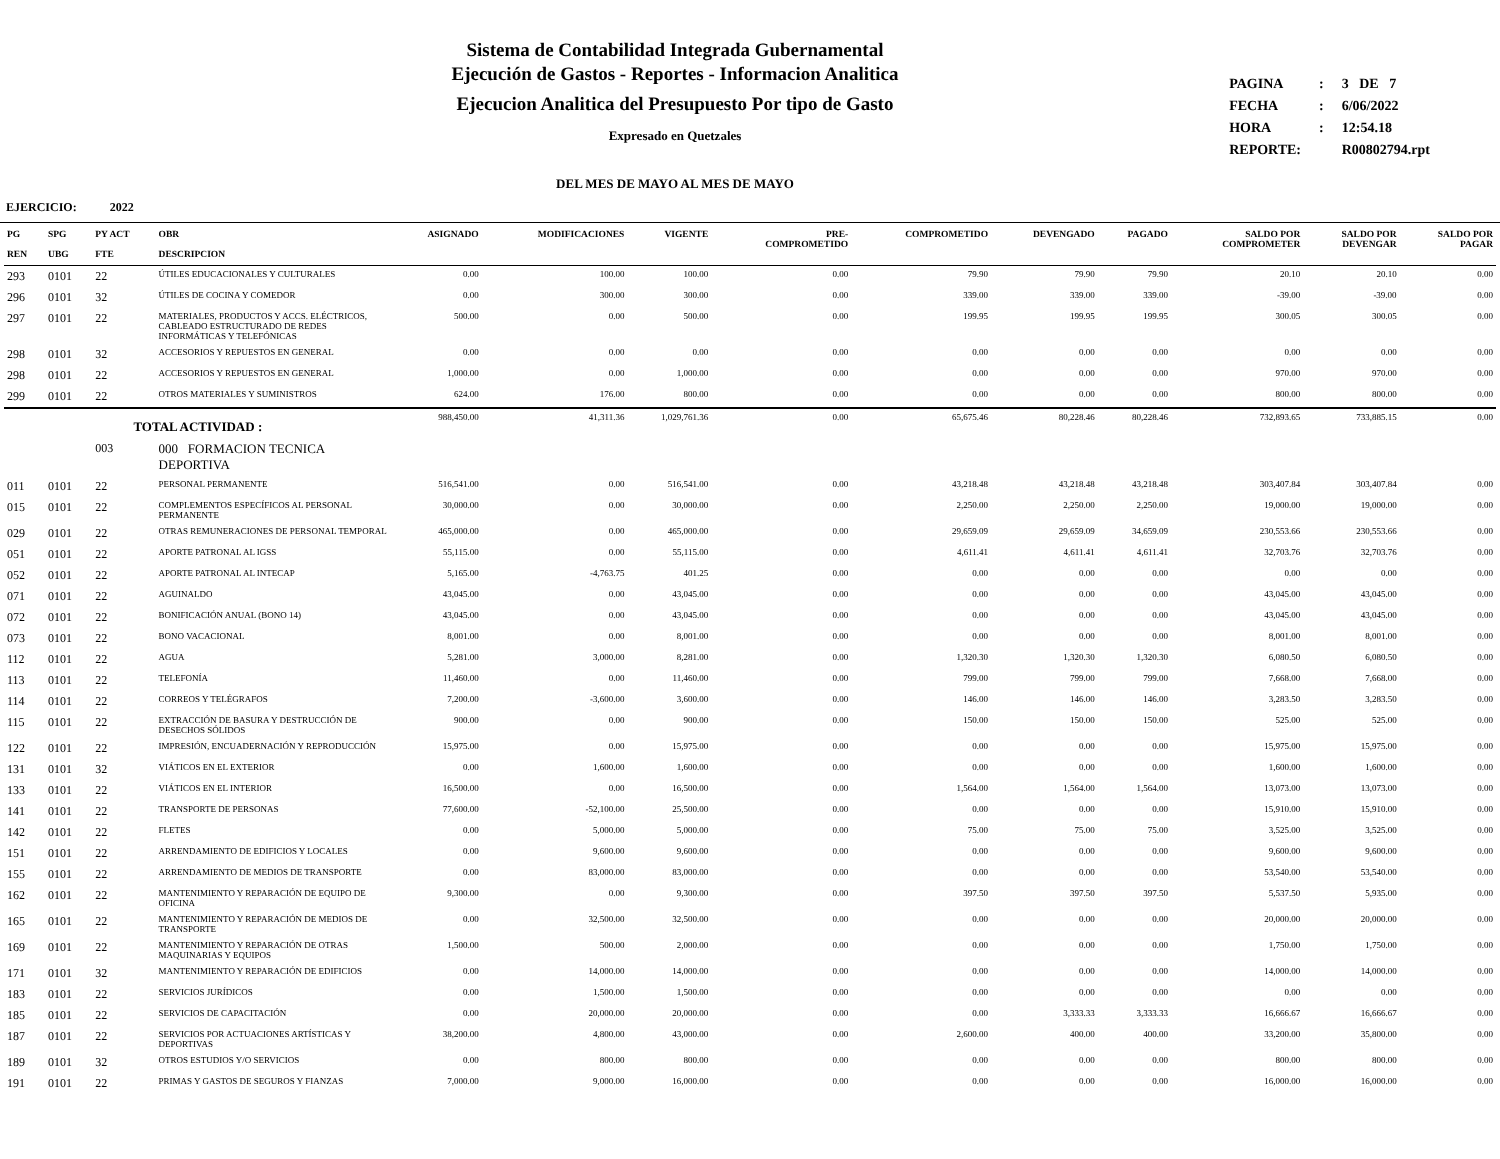Sistema de Contabilidad Integrada Gubernamental
Ejecución de Gastos - Reportes - Informacion Analitica
Ejecucion Analitica del Presupuesto Por tipo de Gasto
Expresado en Quetzales
DEL MES DE MAYO AL MES DE MAYO
| PAGINA | : | 3 DE 7 |
| FECHA | : | 6/06/2022 |
| HORA | : | 12:54.18 |
| REPORTE: | | R00802794.rpt |
EJERCICIO: 2022
| PG REN | SPG UBG | PY ACT FTE | OBR DESCRIPCION | ASIGNADO | MODIFICACIONES | VIGENTE | PRE- COMPROMETIDO | COMPROMETIDO | DEVENGADO | PAGADO | SALDO POR COMPROMETER | SALDO POR DEVENGAR | SALDO POR PAGAR |
| --- | --- | --- | --- | --- | --- | --- | --- | --- | --- | --- | --- | --- | --- |
| 293 | 0101 | 22 | ÚTILES EDUCACIONALES Y CULTURALES | 0.00 | 100.00 | 100.00 | 0.00 | 79.90 | 79.90 | 79.90 | 20.10 | 20.10 | 0.00 |
| 296 | 0101 | 32 | ÚTILES DE COCINA Y COMEDOR | 0.00 | 300.00 | 300.00 | 0.00 | 339.00 | 339.00 | 339.00 | -39.00 | -39.00 | 0.00 |
| 297 | 0101 | 22 | MATERIALES, PRODUCTOS Y ACCS. ELÉCTRICOS, CABLEADO ESTRUCTURADO DE REDES INFORMÁTICAS Y TELEFÓNICAS | 500.00 | 0.00 | 500.00 | 0.00 | 199.95 | 199.95 | 199.95 | 300.05 | 300.05 | 0.00 |
| 298 | 0101 | 32 | ACCESORIOS Y REPUESTOS EN GENERAL | 0.00 | 0.00 | 0.00 | 0.00 | 0.00 | 0.00 | 0.00 | 0.00 | 0.00 | 0.00 |
| 298 | 0101 | 22 | ACCESORIOS Y REPUESTOS EN GENERAL | 1,000.00 | 0.00 | 1,000.00 | 0.00 | 0.00 | 0.00 | 0.00 | 970.00 | 970.00 | 0.00 |
| 299 | 0101 | 22 | OTROS MATERIALES Y SUMINISTROS | 624.00 | 176.00 | 800.00 | 0.00 | 0.00 | 0.00 | 0.00 | 800.00 | 800.00 | 0.00 |
| TOTAL ACTIVIDAD : | | | | 988,450.00 | 41,311.36 | 1,029,761.36 | 0.00 | 65,675.46 | 80,228.46 | 80,228.46 | 732,893.65 | 733,885.15 | 0.00 |
| | | 003 | 000 FORMACION TECNICA DEPORTIVA | | | | | | | | | | |
| 011 | 0101 | 22 | PERSONAL PERMANENTE | 516,541.00 | 0.00 | 516,541.00 | 0.00 | 43,218.48 | 43,218.48 | 43,218.48 | 303,407.84 | 303,407.84 | 0.00 |
| 015 | 0101 | 22 | COMPLEMENTOS ESPECÍFICOS AL PERSONAL PERMANENTE | 30,000.00 | 0.00 | 30,000.00 | 0.00 | 2,250.00 | 2,250.00 | 2,250.00 | 19,000.00 | 19,000.00 | 0.00 |
| 029 | 0101 | 22 | OTRAS REMUNERACIONES DE PERSONAL TEMPORAL | 465,000.00 | 0.00 | 465,000.00 | 0.00 | 29,659.09 | 29,659.09 | 34,659.09 | 230,553.66 | 230,553.66 | 0.00 |
| 051 | 0101 | 22 | APORTE PATRONAL AL IGSS | 55,115.00 | 0.00 | 55,115.00 | 0.00 | 4,611.41 | 4,611.41 | 4,611.41 | 32,703.76 | 32,703.76 | 0.00 |
| 052 | 0101 | 22 | APORTE PATRONAL AL INTECAP | 5,165.00 | -4,763.75 | 401.25 | 0.00 | 0.00 | 0.00 | 0.00 | 0.00 | 0.00 | 0.00 |
| 071 | 0101 | 22 | AGUINALDO | 43,045.00 | 0.00 | 43,045.00 | 0.00 | 0.00 | 0.00 | 0.00 | 43,045.00 | 43,045.00 | 0.00 |
| 072 | 0101 | 22 | BONIFICACIÓN ANUAL (BONO 14) | 43,045.00 | 0.00 | 43,045.00 | 0.00 | 0.00 | 0.00 | 0.00 | 43,045.00 | 43,045.00 | 0.00 |
| 073 | 0101 | 22 | BONO VACACIONAL | 8,001.00 | 0.00 | 8,001.00 | 0.00 | 0.00 | 0.00 | 0.00 | 8,001.00 | 8,001.00 | 0.00 |
| 112 | 0101 | 22 | AGUA | 5,281.00 | 3,000.00 | 8,281.00 | 0.00 | 1,320.30 | 1,320.30 | 1,320.30 | 6,080.50 | 6,080.50 | 0.00 |
| 113 | 0101 | 22 | TELEFONÍA | 11,460.00 | 0.00 | 11,460.00 | 0.00 | 799.00 | 799.00 | 799.00 | 7,668.00 | 7,668.00 | 0.00 |
| 114 | 0101 | 22 | CORREOS Y TELÉGRAFOS | 7,200.00 | -3,600.00 | 3,600.00 | 0.00 | 146.00 | 146.00 | 146.00 | 3,283.50 | 3,283.50 | 0.00 |
| 115 | 0101 | 22 | EXTRACCIÓN DE BASURA Y DESTRUCCIÓN DE DESECHOS SÓLIDOS | 900.00 | 0.00 | 900.00 | 0.00 | 150.00 | 150.00 | 150.00 | 525.00 | 525.00 | 0.00 |
| 122 | 0101 | 22 | IMPRESIÓN, ENCUADERNACIÓN Y REPRODUCCIÓN | 15,975.00 | 0.00 | 15,975.00 | 0.00 | 0.00 | 0.00 | 0.00 | 15,975.00 | 15,975.00 | 0.00 |
| 131 | 0101 | 32 | VIÁTICOS EN EL EXTERIOR | 0.00 | 1,600.00 | 1,600.00 | 0.00 | 0.00 | 0.00 | 0.00 | 1,600.00 | 1,600.00 | 0.00 |
| 133 | 0101 | 22 | VIÁTICOS EN EL INTERIOR | 16,500.00 | 0.00 | 16,500.00 | 0.00 | 1,564.00 | 1,564.00 | 1,564.00 | 13,073.00 | 13,073.00 | 0.00 |
| 141 | 0101 | 22 | TRANSPORTE DE PERSONAS | 77,600.00 | -52,100.00 | 25,500.00 | 0.00 | 0.00 | 0.00 | 0.00 | 15,910.00 | 15,910.00 | 0.00 |
| 142 | 0101 | 22 | FLETES | 0.00 | 5,000.00 | 5,000.00 | 0.00 | 75.00 | 75.00 | 75.00 | 3,525.00 | 3,525.00 | 0.00 |
| 151 | 0101 | 22 | ARRENDAMIENTO DE EDIFICIOS Y LOCALES | 0.00 | 9,600.00 | 9,600.00 | 0.00 | 0.00 | 0.00 | 0.00 | 9,600.00 | 9,600.00 | 0.00 |
| 155 | 0101 | 22 | ARRENDAMIENTO DE MEDIOS DE TRANSPORTE | 0.00 | 83,000.00 | 83,000.00 | 0.00 | 0.00 | 0.00 | 0.00 | 53,540.00 | 53,540.00 | 0.00 |
| 162 | 0101 | 22 | MANTENIMIENTO Y REPARACIÓN DE EQUIPO DE OFICINA | 9,300.00 | 0.00 | 9,300.00 | 0.00 | 397.50 | 397.50 | 397.50 | 5,537.50 | 5,935.00 | 0.00 |
| 165 | 0101 | 22 | MANTENIMIENTO Y REPARACIÓN DE MEDIOS DE TRANSPORTE | 0.00 | 32,500.00 | 32,500.00 | 0.00 | 0.00 | 0.00 | 0.00 | 20,000.00 | 20,000.00 | 0.00 |
| 169 | 0101 | 22 | MANTENIMIENTO Y REPARACIÓN DE OTRAS MAQUINARIAS Y EQUIPOS | 1,500.00 | 500.00 | 2,000.00 | 0.00 | 0.00 | 0.00 | 0.00 | 1,750.00 | 1,750.00 | 0.00 |
| 171 | 0101 | 32 | MANTENIMIENTO Y REPARACIÓN DE EDIFICIOS | 0.00 | 14,000.00 | 14,000.00 | 0.00 | 0.00 | 0.00 | 0.00 | 14,000.00 | 14,000.00 | 0.00 |
| 183 | 0101 | 22 | SERVICIOS JURÍDICOS | 0.00 | 1,500.00 | 1,500.00 | 0.00 | 0.00 | 0.00 | 0.00 | 0.00 | 0.00 | 0.00 |
| 185 | 0101 | 22 | SERVICIOS DE CAPACITACIÓN | 0.00 | 20,000.00 | 20,000.00 | 0.00 | 0.00 | 3,333.33 | 3,333.33 | 16,666.67 | 16,666.67 | 0.00 |
| 187 | 0101 | 22 | SERVICIOS POR ACTUACIONES ARTÍSTICAS Y DEPORTIVAS | 38,200.00 | 4,800.00 | 43,000.00 | 0.00 | 2,600.00 | 400.00 | 400.00 | 33,200.00 | 35,800.00 | 0.00 |
| 189 | 0101 | 32 | OTROS ESTUDIOS Y/O SERVICIOS | 0.00 | 800.00 | 800.00 | 0.00 | 0.00 | 0.00 | 0.00 | 800.00 | 800.00 | 0.00 |
| 191 | 0101 | 22 | PRIMAS Y GASTOS DE SEGUROS Y FIANZAS | 7,000.00 | 9,000.00 | 16,000.00 | 0.00 | 0.00 | 0.00 | 0.00 | 16,000.00 | 16,000.00 | 0.00 |